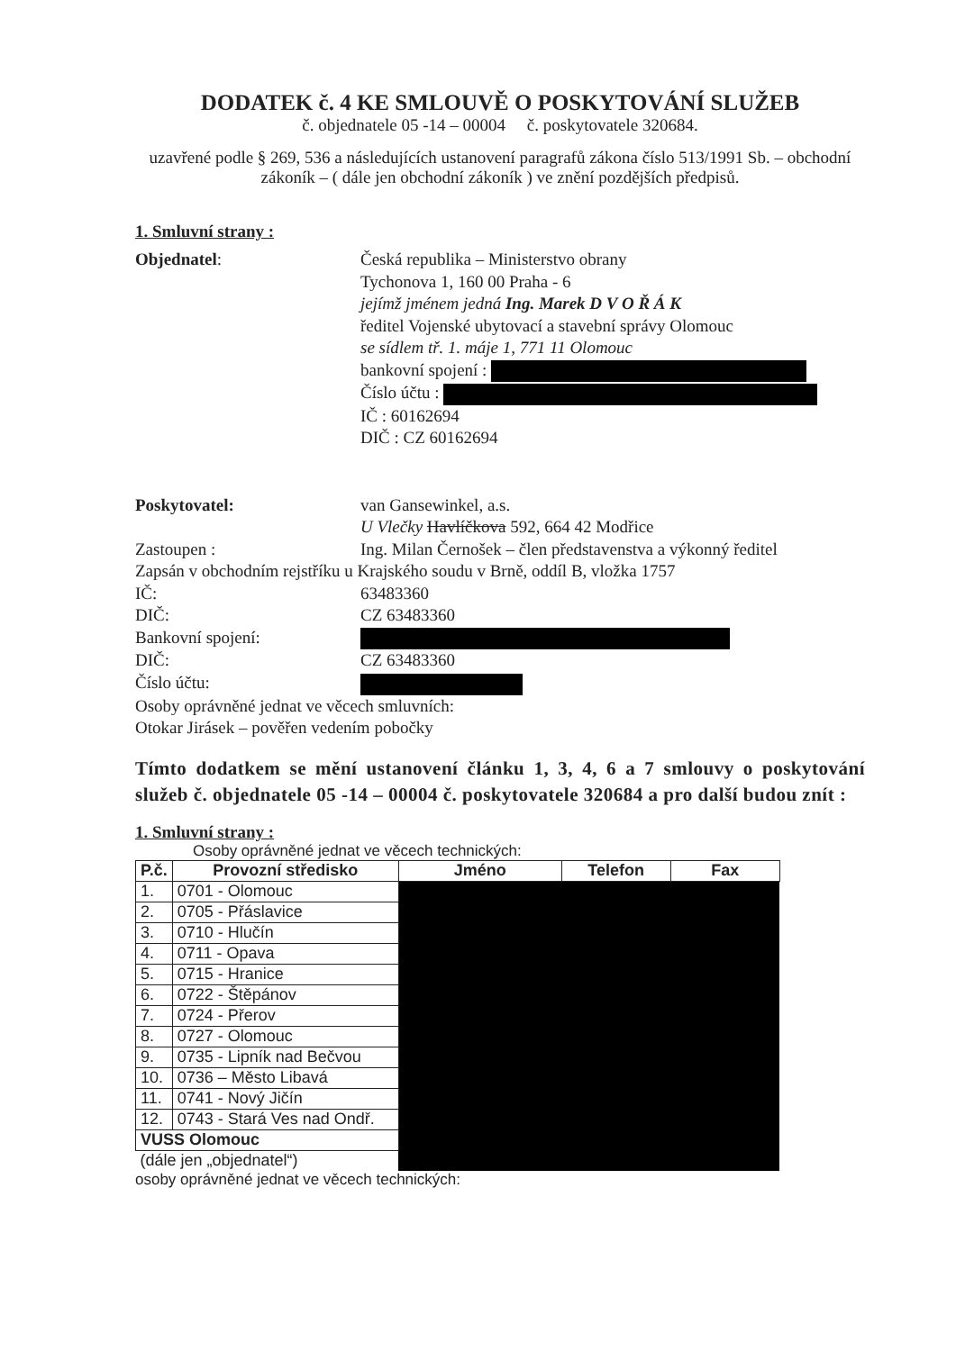DODATEK č. 4 KE SMLOUVĚ O POSKYTOVÁNÍ SLUŽEB
č. objednatele 05 -14 – 00004 č. poskytovatele 320684.
uzavřené podle § 269, 536 a následujících ustanovení paragrafů zákona číslo 513/1991 Sb. – obchodní zákoník – ( dále jen obchodní zákoník ) ve znění pozdějších předpisů.
1. Smluvní strany :
Objednatel: Česká republika – Ministerstvo obrany
Tychonova 1, 160 00 Praha - 6
jejímž jménem jedná Ing. Marek D V O Ř Á K
ředitel Vojenské ubytovací a stavební správy Olomouc
se sídlem tř. 1. máje 1, 771 11 Olomouc
bankovní spojení :
Číslo účtu :
IČ : 60162694
DIČ : CZ 60162694
Poskytovatel: van Gansewinkel, a.s.
U Vlečky Havlíčkova 592, 664 42 Modřice
Zastoupen : Ing. Milan Černošek – člen představenstva a výkonný ředitel
Zapsán v obchodním rejstříku u Krajského soudu v Brně, oddíl B, vložka 1757
IČ: 63483360
DIČ: CZ 63483360
Bankovní spojení:
DIČ: CZ 63483360
Číslo účtu:
Osoby oprávněné jednat ve věcech smluvních:
Otokar Jirásek – pověřen vedením pobočky
Tímto dodatkem se mění ustanovení článku 1, 3, 4, 6 a 7 smlouvy o poskytování služeb č. objednatele 05 -14 – 00004 č. poskytovatele 320684 a pro další budou znít :
1. Smluvní strany :
Osoby oprávněné jednat ve věcech technických:
| P.č. | Provozní středisko | Jméno | Telefon | Fax |
| --- | --- | --- | --- | --- |
| 1. | 0701 - Olomouc | | | |
| 2. | 0705 - Přáslavice | | | |
| 3. | 0710 - Hlučín | | | |
| 4. | 0711 - Opava | | | |
| 5. | 0715 - Hranice | | | |
| 6. | 0722 - Štěpánov | | | |
| 7. | 0724 - Přerov | | | |
| 8. | 0727 - Olomouc | | | |
| 9. | 0735 - Lipník nad Bečvou | | | |
| 10. | 0736 – Město Libavá | | | |
| 11. | 0741 - Nový Jičín | | | |
| 12. | 0743 - Stará Ves nad Ondř. | | | |
| VUSS Olomouc | | | | |
| (dále jen „objednatel“) | | | | |
osoby oprávněné jednat ve věcech technických: